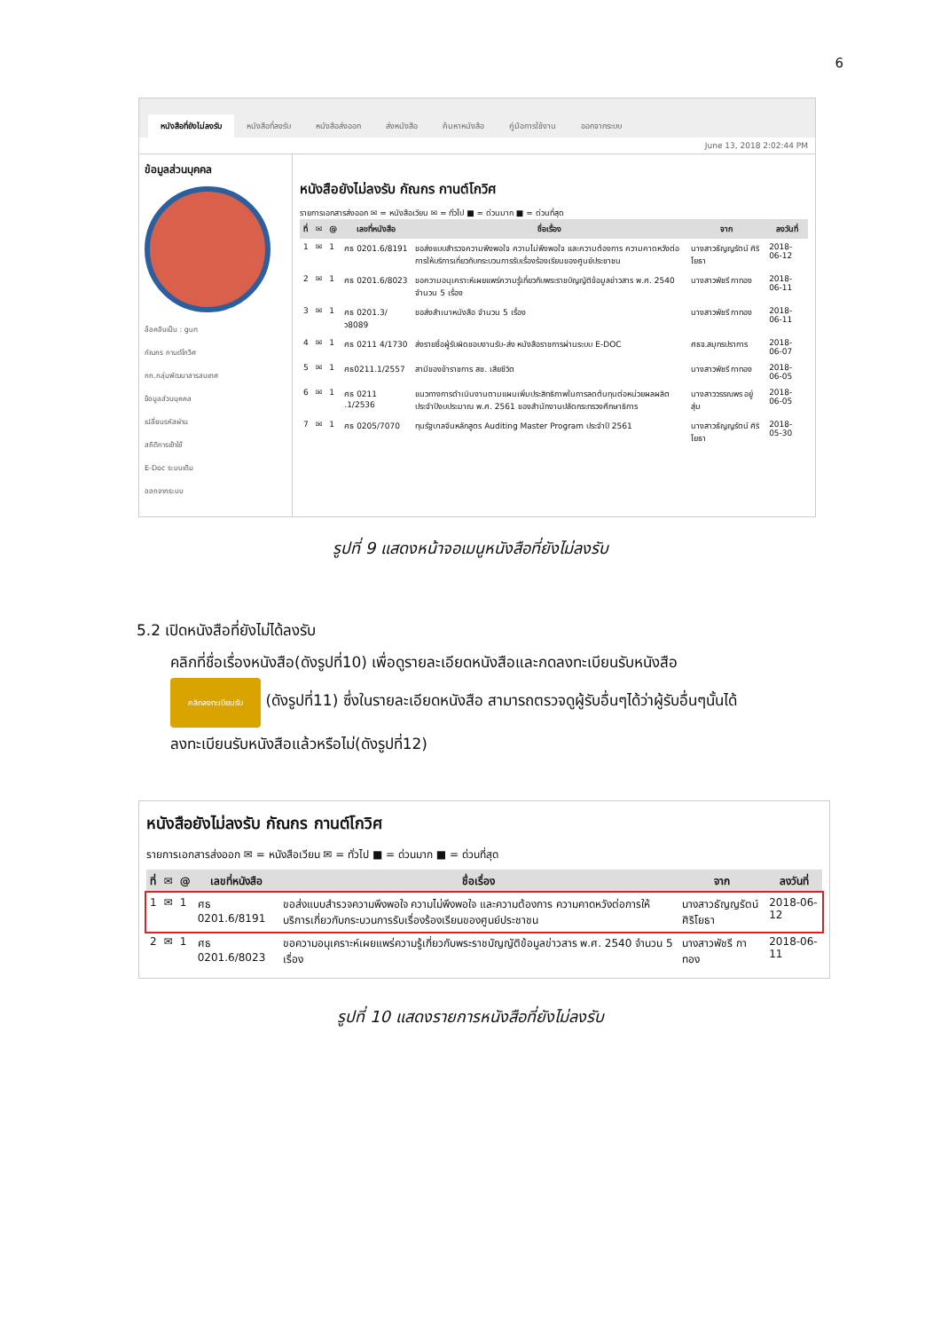6
หนังสือที่ยังไม่ลงรับ หนังสือที่ลงรับ หนังสือส่งออก ส่งหนังสือ ค้นหาหนังสือ คู่มือการใช้งาน ออกจากระบบ
June 13, 2018 2:02:44 PM
ข้อมูลส่วนบุคคล
ล็อคอินเป็น : gun
กัณกร กานต์โกวิศ
กท.กลุ่มพัฒนาสารสนเทศ
ข้อมูลส่วนบุคคล
เปลี่ยนรหัสผ่าน
สถิติการเข้าใช้
E-Doc ระบบเดิม
ออกจากระบบ
หนังสือยังไม่ลงรับ กัณกร กานต์โกวิศ
รายการเอกสารส่งออก ✉ = หนังสือเวียน ✉ = ทั่วไป ■ = ด่วนมาก ■ = ด่วนที่สุด
| ที่ | ✉ | @ | เลขที่หนังสือ | ชื่อเรื่อง | จาก | ลงวันที่ |
| --- | --- | --- | --- | --- | --- | --- |
| 1 | ✉ | 1 | ศธ 0201.6/8191 | ขอส่งแบบสำรวจความพึงพอใจ ความไม่พึงพอใจ และความต้องการ ความคาดหวังต่อการให้บริการเกี่ยวกับกระบวนการรับเรื่องร้องเรียนของศูนย์ประชาชน | นางสาวธัญญรัตน์ ศิริโยธา | 2018-06-12 |
| 2 | ✉ | 1 | ศธ 0201.6/8023 | ขอความอนุเคราะห์เผยแพร่ความรู้เกี่ยวกับพระราชบัญญัติข้อมูลข่าวสาร พ.ศ. 2540 จำนวน 5 เรื่อง | นางสาวพัชรี กาทอง | 2018-06-11 |
| 3 | ✉ | 1 | ศธ 0201.3/ว8089 | ขอส่งสำเนาหนังสือ จำนวน 5 เรื่อง | นางสาวพัชรี กาทอง | 2018-06-11 |
| 4 | ✉ | 1 | ศธ 0211 4/1730 | ส่งรายชื่อผู้รับผิดชอบงานรับ-ส่ง หนังสือราชการผ่านระบบ E-DOC | ศธจ.สมุทรปราการ | 2018-06-07 |
| 5 | ✉ | 1 | ศธ0211.1/2557 | สามีของข้าราชการ สช. เสียชีวิต | นางสาวพัชรี กาทอง | 2018-06-05 |
| 6 | ✉ | 1 | ศธ 0211 .1/2536 | แนวทางการดำเนินงานตามแผนเพิ่มประสิทธิภาพในการลดต้นทุนต่อหน่วยผลผลิตประจำปีงบประมาณ พ.ศ. 2561 ของสำนักงานปลัดกระทรวงศึกษาธิการ | นางสาววรรณพร อยู่สุ่ม | 2018-06-05 |
| 7 | ✉ | 1 | ศธ 0205/7070 | ทุนรัฐบาลจีนหลักสูตร Auditing Master Program ประจำปี 2561 | นางสาวธัญญรัตน์ ศิริโยธา | 2018-05-30 |
รูปที่ 9 แสดงหน้าจอเมนูหนังสือที่ยังไม่ลงรับ
5.2 เปิดหนังสือที่ยังไม่ได้ลงรับ
คลิกที่ชื่อเรื่องหนังสือ(ดังรูปที่10) เพื่อดูรายละเอียดหนังสือและกดลงทะเบียนรับหนังสือ
คลิกลงทะเบียนรับ (ดังรูปที่11) ซึ่งในรายละเอียดหนังสือ สามารถตรวจดูผู้รับอื่นๆได้ว่าผู้รับอื่นๆนั้นได้
ลงทะเบียนรับหนังสือแล้วหรือไม่(ดังรูปที่12)
หนังสือยังไม่ลงรับ กัณกร กานต์โกวิศ
รายการเอกสารส่งออก ✉ = หนังสือเวียน ✉ = ทั่วไป ■ = ด่วนมาก ■ = ด่วนที่สุด
| ที่ | ✉ | @ | เลขที่หนังสือ | ชื่อเรื่อง | จาก | ลงวันที่ |
| --- | --- | --- | --- | --- | --- | --- |
| 1 | ✉ | 1 | ศธ 0201.6/8191 | ขอส่งแบบสำรวจความพึงพอใจ ความไม่พึงพอใจ และความต้องการ ความคาดหวังต่อการให้บริการเกี่ยวกับกระบวนการรับเรื่องร้องเรียนของศูนย์ประชาชน | นางสาวธัญญรัตน์ ศิริโยธา | 2018-06-12 |
| 2 | ✉ | 1 | ศธ 0201.6/8023 | ขอความอนุเคราะห์เผยแพร่ความรู้เกี่ยวกับพระราชบัญญัติข้อมูลข่าวสาร พ.ศ. 2540 จำนวน 5 เรื่อง | นางสาวพัชรี กาทอง | 2018-06-11 |
รูปที่ 10 แสดงรายการหนังสือที่ยังไม่ลงรับ